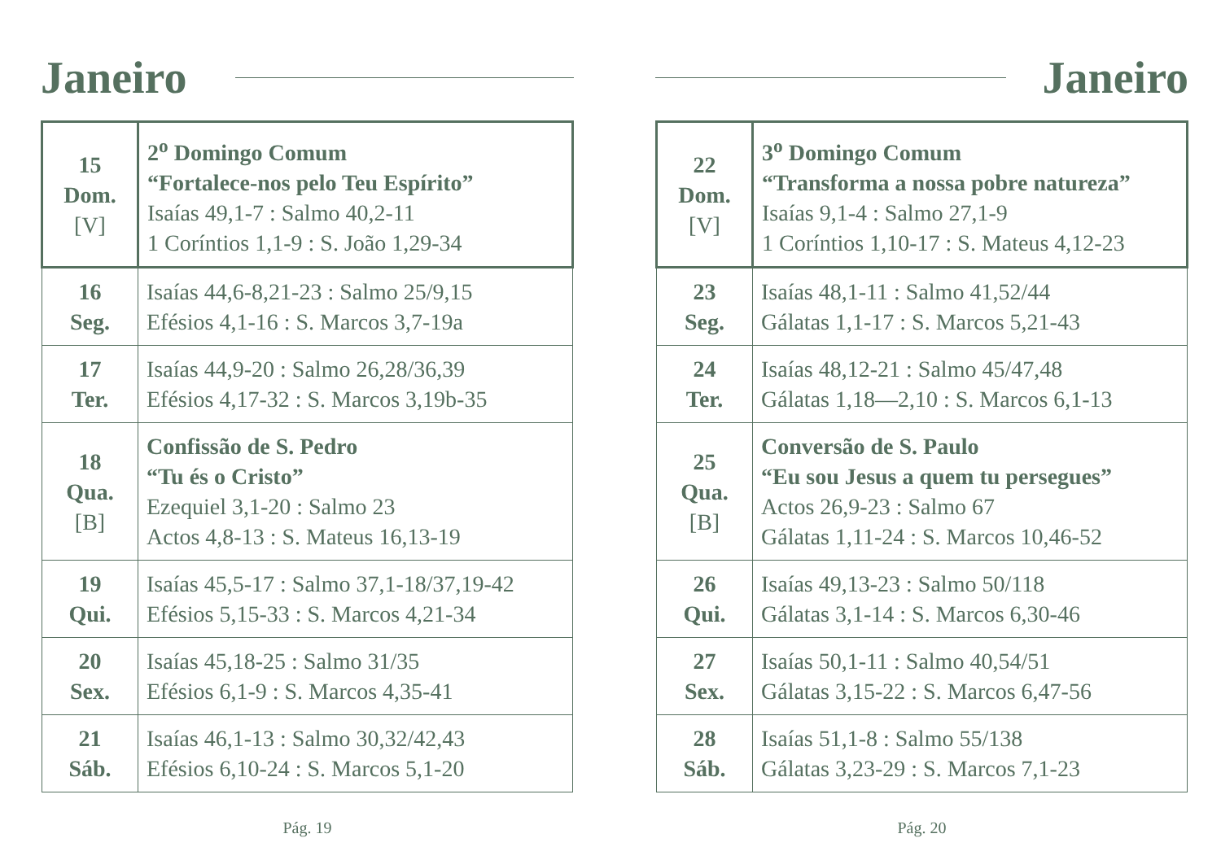Janeiro
| 15 Dom. [V] | 2<sup>o</sup> Domingo Comum “Fortalece-nos pelo Teu Espírito” Isaías 49,1-7 : Salmo 40,2-11 1 Coríntios 1,1-9 : S. João 1,29-34 |
| 16 Seg. | Isaías 44,6-8,21-23 : Salmo 25/9,15 Efésios 4,1-16 : S. Marcos 3,7-19a |
| 17 Ter. | Isaías 44,9-20 : Salmo 26,28/36,39 Efésios 4,17-32 : S. Marcos 3,19b-35 |
| 18 Qua. [B] | Confissão de S. Pedro “Tu és o Cristo” Ezequiel 3,1-20 : Salmo 23 Actos 4,8-13 : S. Mateus 16,13-19 |
| 19 Qui. | Isaías 45,5-17 : Salmo 37,1-18/37,19-42 Efésios 5,15-33 : S. Marcos 4,21-34 |
| 20 Sex. | Isaías 45,18-25 : Salmo 31/35 Efésios 6,1-9 : S. Marcos 4,35-41 |
| 21 Sáb. | Isaías 46,1-13 : Salmo 30,32/42,43 Efésios 6,10-24 : S. Marcos 5,1-20 |
Pág. 19
Janeiro
| 22 Dom. [V] | 3<sup>o</sup> Domingo Comum “Transforma a nossa pobre natureza” Isaías 9,1-4 : Salmo 27,1-9 1 Coríntios 1,10-17 : S. Mateus 4,12-23 |
| 23 Seg. | Isaías 48,1-11 : Salmo 41,52/44 Gálatas 1,1-17 : S. Marcos 5,21-43 |
| 24 Ter. | Isaías 48,12-21 : Salmo 45/47,48 Gálatas 1,18—2,10 : S. Marcos 6,1-13 |
| 25 Qua. [B] | Conversão de S. Paulo “Eu sou Jesus a quem tu persegues” Actos 26,9-23 : Salmo 67 Gálatas 1,11-24 : S. Marcos 10,46-52 |
| 26 Qui. | Isaías 49,13-23 : Salmo 50/118 Gálatas 3,1-14 : S. Marcos 6,30-46 |
| 27 Sex. | Isaías 50,1-11 : Salmo 40,54/51 Gálatas 3,15-22 : S. Marcos 6,47-56 |
| 28 Sáb. | Isaías 51,1-8 : Salmo 55/138 Gálatas 3,23-29 : S. Marcos 7,1-23 |
Pág. 20